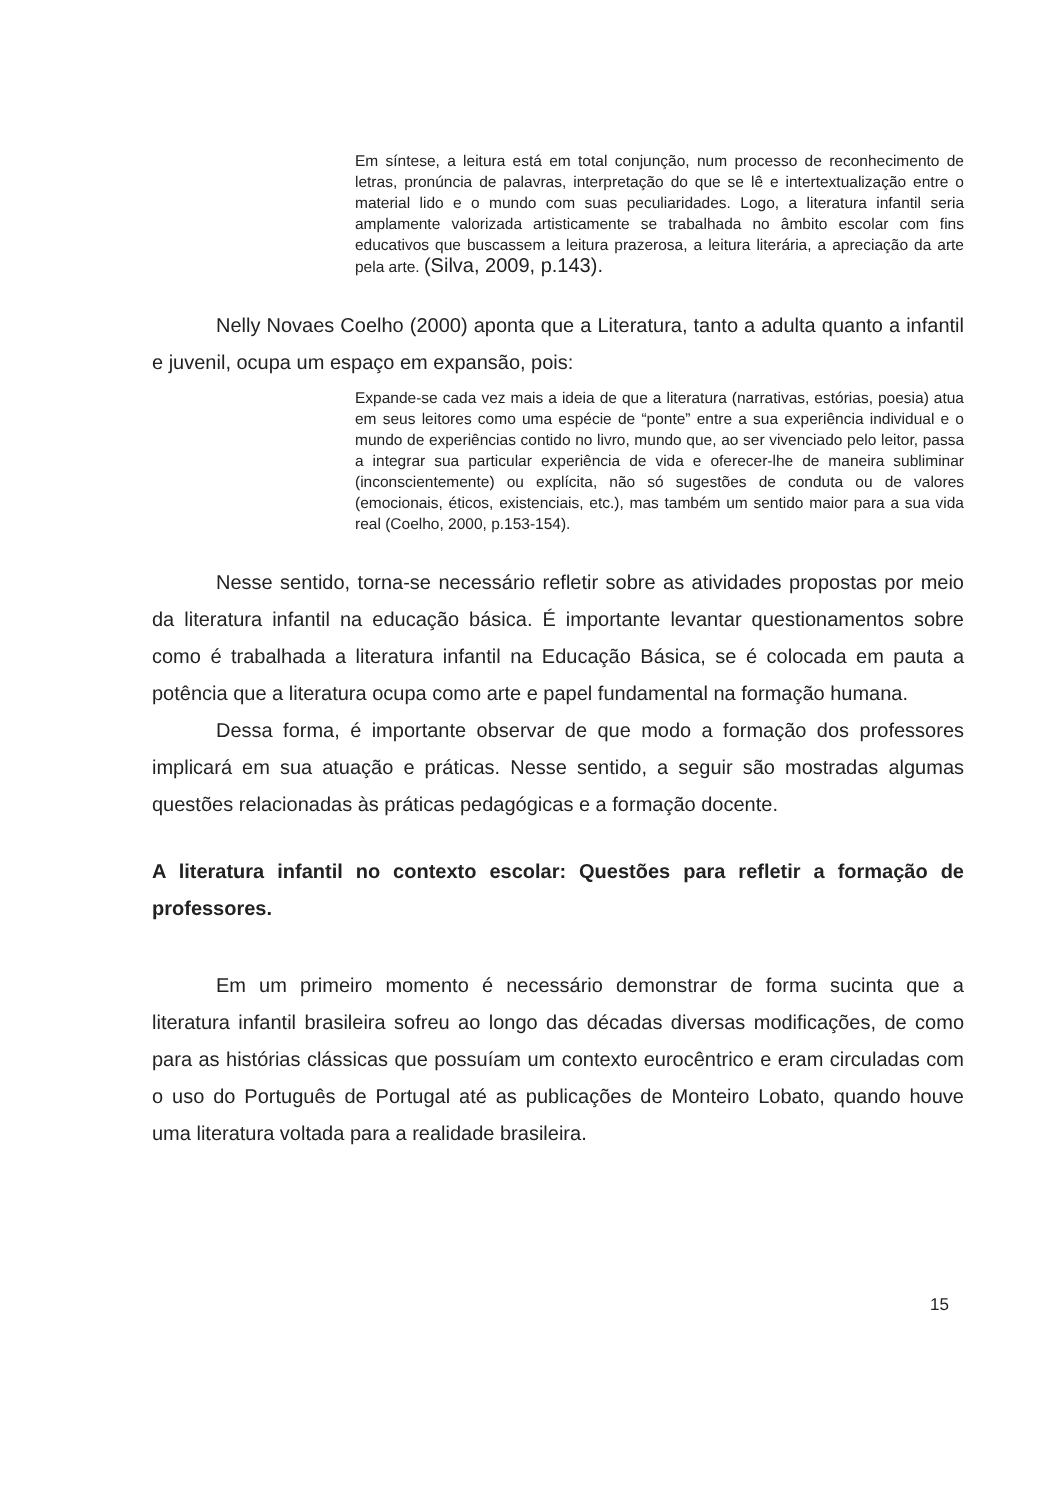Em síntese, a leitura está em total conjunção, num processo de reconhecimento de letras, pronúncia de palavras, interpretação do que se lê e intertextualização entre o material lido e o mundo com suas peculiaridades. Logo, a literatura infantil seria amplamente valorizada artisticamente se trabalhada no âmbito escolar com fins educativos que buscassem a leitura prazerosa, a leitura literária, a apreciação da arte pela arte. (Silva, 2009, p.143).
Nelly Novaes Coelho (2000) aponta que a Literatura, tanto a adulta quanto a infantil e juvenil, ocupa um espaço em expansão, pois:
Expande-se cada vez mais a ideia de que a literatura (narrativas, estórias, poesia) atua em seus leitores como uma espécie de “ponte” entre a sua experiência individual e o mundo de experiências contido no livro, mundo que, ao ser vivenciado pelo leitor, passa a integrar sua particular experiência de vida e oferecer-lhe de maneira subliminar (inconscientemente) ou explícita, não só sugestões de conduta ou de valores (emocionais, éticos, existenciais, etc.), mas também um sentido maior para a sua vida real (Coelho, 2000, p.153-154).
Nesse sentido, torna-se necessário refletir sobre as atividades propostas por meio da literatura infantil na educação básica. É importante levantar questionamentos sobre como é trabalhada a literatura infantil na Educação Básica, se é colocada em pauta a potência que a literatura ocupa como arte e papel fundamental na formação humana.
Dessa forma, é importante observar de que modo a formação dos professores implicará em sua atuação e práticas. Nesse sentido, a seguir são mostradas algumas questões relacionadas às práticas pedagógicas e a formação docente.
A literatura infantil no contexto escolar: Questões para refletir a formação de professores.
Em um primeiro momento é necessário demonstrar de forma sucinta que a literatura infantil brasileira sofreu ao longo das décadas diversas modificações, de como para as histórias clássicas que possuíam um contexto eurocêntrico e eram circuladas com o uso do Português de Portugal até as publicações de Monteiro Lobato, quando houve uma literatura voltada para a realidade brasileira.
15